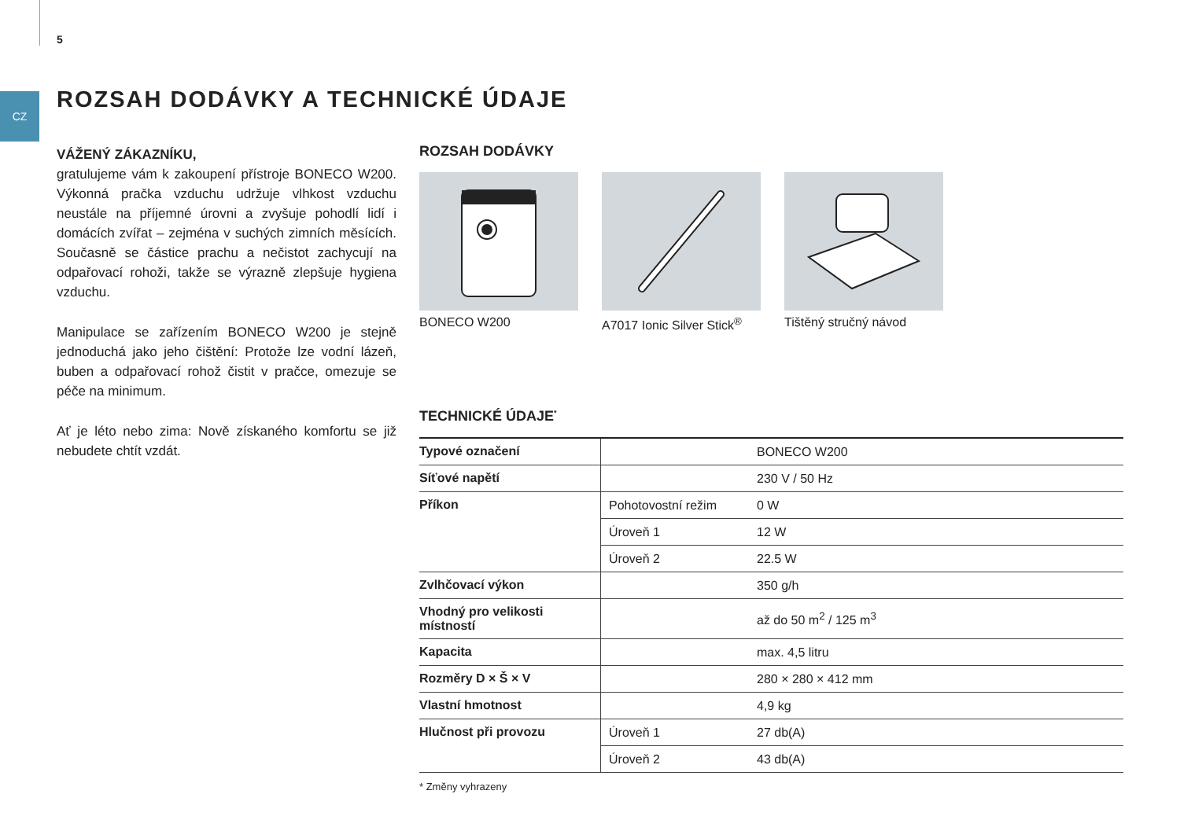5
CZ
ROZSAH DODÁVKY A TECHNICKÉ ÚDAJE
VÁŽENÝ ZÁKAZNÍKU,
gratulujeme vám k zakoupení přístroje BONECO W200. Výkonná pračka vzduchu udržuje vlhkost vzduchu neustále na příjemné úrovni a zvyšuje pohodlí lidí i domácích zvířat – zejména v suchých zimních měsících. Současně se částice prachu a nečistot zachycují na odpařovací rohoži, takže se výrazně zlepšuje hygiena vzduchu.
Manipulace se zařízením BONECO W200 je stejně jednoduchá jako jeho čištění: Protože lze vodní lázeň, buben a odpařovací rohož čistit v pračce, omezuje se péče na minimum.
Ať je léto nebo zima: Nově získaného komfortu se již nebudete chtít vzdát.
ROZSAH DODÁVKY
BONECO W200 A7017 Ionic Silver Stick<sup>®</sup>
Tištěný stručný návod
TECHNICKÉ ÚDAJE<sup>*</sup>
| Typové označení | | BONECO W200 |
| Síťové napětí | | 230 V / 50 Hz |
| Příkon | Pohotovostní režim | 0 W |
| | Úroveň 1 | 12 W |
| | Úroveň 2 | 22.5 W |
| Zvlhčovací výkon | | 350 g/h |
| Vhodný pro velikosti místností | | až do 50 m<sup>2</sup> / 125 m<sup>3</sup> |
| Kapacita | | max. 4,5 litru |
| Rozměry D × Š × V | | 280 × 280 × 412 mm |
| Vlastní hmotnost | | 4,9 kg |
| Hlučnost při provozu | Úroveň 1 | 27 db(A) |
| | Úroveň 2 | 43 db(A) |
* Změny vyhrazeny